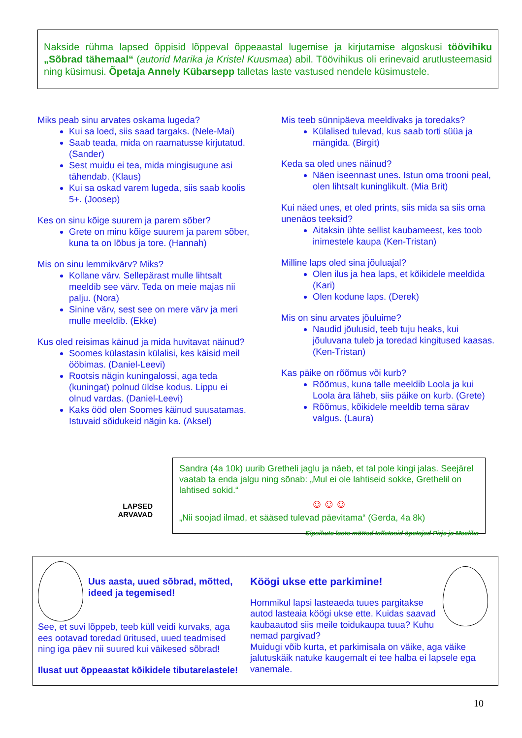Nakside rühma lapsed õppisid lõppeval õppeaastal lugemise ja kirjutamise algoskusi töövihiku „Sõbrad tähemaal“ (autorid Marika ja Kristel Kuusmaa) abil. Töövihikus oli erinevaid arutlusteemasid ning küsimusi. Õpetaja Annely Kübarsepp talletas laste vastused nendele küsimustele.
Miks peab sinu arvates oskama lugeda?
Kui sa loed, siis saad targaks. (Nele-Mai)
Saab teada, mida on raamatusse kirjutatud. (Sander)
Sest muidu ei tea, mida mingisugune asi tähendab. (Klaus)
Kui sa oskad varem lugeda, siis saab koolis 5+. (Joosep)
Kes on sinu kõige suurem ja parem sõber?
Grete on minu kõige suurem ja parem sõber, kuna ta on lõbus ja tore. (Hannah)
Mis on sinu lemmikvärv? Miks?
Kollane värv. Sellepärast mulle lihtsalt meeldib see värv. Teda on meie majas nii palju. (Nora)
Sinine värv, sest see on mere värv ja meri mulle meeldib. (Ekke)
Kus oled reisimas käinud ja mida huvitavat näinud?
Soomes külastasin külalisi, kes käisid meil ööbimas. (Daniel-Leevi)
Rootsis nägin kuningalossi, aga teda (kuningat) polnud üldse kodus. Lippu ei olnud vardas. (Daniel-Leevi)
Kaks ööd olen Soomes käinud suusatamas. Istuvaid sõidukeid nägin ka. (Aksel)
Mis teeb sünnipäeva meeldivaks ja toredaks?
Külalised tulevad, kus saab torti süüa ja mängida. (Birgit)
Keda sa oled unes näinud?
Näen iseennast unes. Istun oma trooni peal, olen lihtsalt kuninglikult. (Mia Brit)
Kui näed unes, et oled prints, siis mida sa siis oma unenäos teeksid?
Aitaksin ühte sellist kaubameest, kes toob inimestele kaupa (Ken-Tristan)
Milline laps oled sina jõuluajal?
Olen ilus ja hea laps, et kõikidele meeldida (Kari)
Olen kodune laps. (Derek)
Mis on sinu arvates jõuluime?
Naudid jõulusid, teeb tuju heaks, kui jõuluvana tuleb ja toredad kingitused kaasas. (Ken-Tristan)
Kas päike on rõõmus või kurb?
Rõõmus, kuna talle meeldib Loola ja kui Loola ära läheb, siis päike on kurb. (Grete)
Rõõmus, kõikidele meeldib tema särav valgus. (Laura)
LAPSED
ARVAVAD
Sandra (4a 10k) uurib Gretheli jaglu ja näeb, et tal pole kingi jalas. Seejärel vaatab ta enda jalgu ning sõnab: „Mul ei ole lahtiseid sokke, Grethelil on lahtised sokid.“
☺☺☺
„Nii soojad ilmad, et sääsed tulevad päevitama“ (Gerda, 4a 8k)
Sipsikute laste mõtted talletasid õpetajad Pirje ja Meelika
Uus aasta, uued sõbrad, mõtted, ideed ja tegemised!
See, et suvi lõppeb, teeb küll veidi kurvaks, aga ees ootavad toredad üritused, uued teadmised ning iga päev nii suured kui väikesed sõbrad!
Ilusat uut õppeaastat kõikidele tibutarelastele!
Köögi ukse ette parkimine!
Hommikul lapsi lasteaeda tuues pargitakse autod lasteaia köögi ukse ette. Kuidas saavad kaubaautod siis meile toidukaupa tuua? Kuhu nemad pargivad?
Muidugi võib kurta, et parkimisala on väike, aga väike jalutuskäik natuke kaugemalt ei tee halba ei lapsele ega vanemale.
10